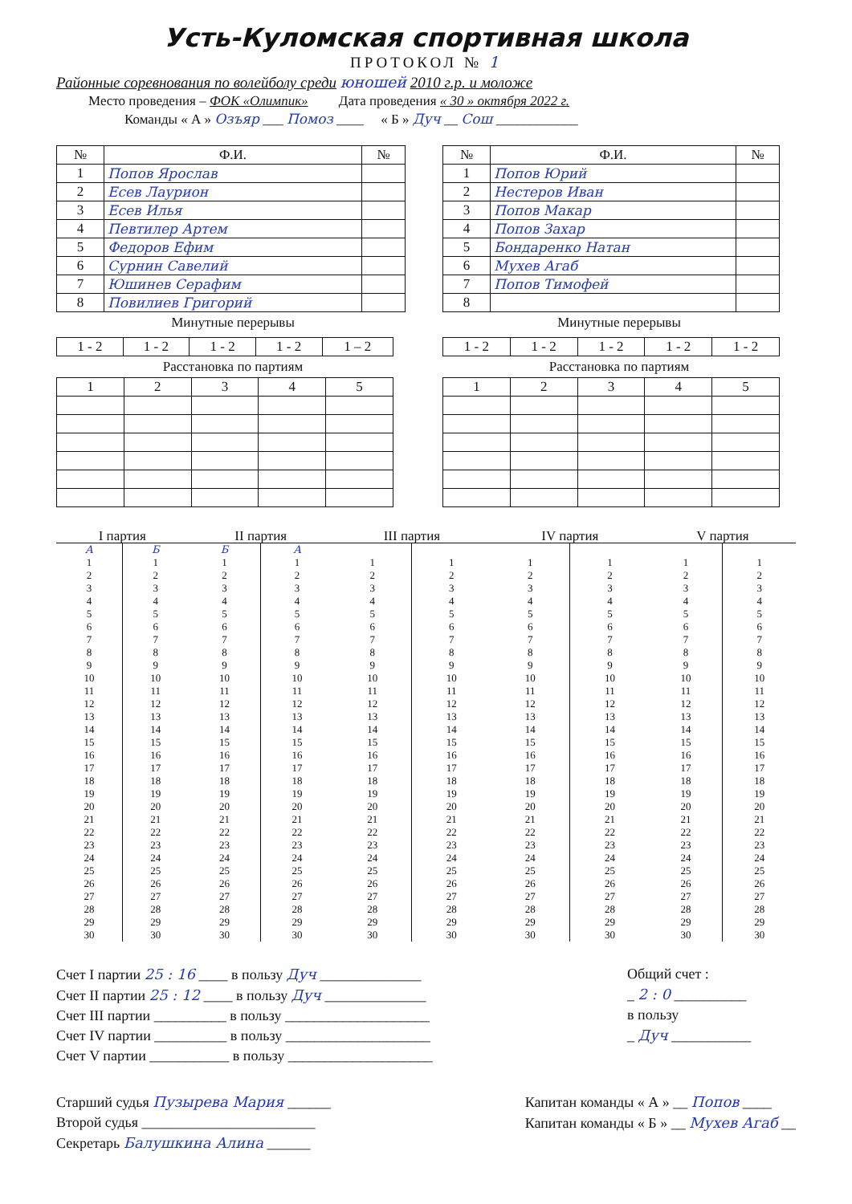Усть-Куломская спортивная школа
ПРОТОКОЛ № 1
Районные соревнования по волейболу среди юношей 2010 г.р. и моложе
Место проведения – ФОК «Олимпик» Дата проведения « 30 » октября 2022 г.
Команды « А » Озъяр ___ Помоз ____ « Б » Дуч __ Сош ____________
| № | Ф.И. | № |
| --- | --- | --- |
| 1 | Попов Ярослав | |
| 2 | Есев Лаурион | |
| 3 | Есев Илья | |
| 4 | Певтилер Артем | |
| 5 | Федоров Ефим | |
| 6 | Сурнин Савелий | |
| 7 | Юшинев Серафим | |
| 8 | Повилиев Григорий | |
Минутные перерывы
| 1 - 2 | 1 - 2 | 1 - 2 | 1 - 2 | 1 – 2 |
Расстановка по партиям
| 1 | 2 | 3 | 4 | 5 |
| № | Ф.И. | № |
| --- | --- | --- |
| 1 | Попов Юрий | |
| 2 | Нестеров Иван | |
| 3 | Попов Макар | |
| 4 | Попов Захар | |
| 5 | Бондаренко Натан | |
| 6 | Мухев Агаб | |
| 7 | Попов Тимофей | |
| 8 | | |
Минутные перерывы
| 1 - 2 | 1 - 2 | 1 - 2 | 1 - 2 | 1 - 2 |
Расстановка по партиям
| 1 | 2 | 3 | 4 | 5 |
| I партия | | | II партия | | | III партия | | | IV партия | | | V партия | |
| --- | --- | --- | --- | --- | --- | --- | --- | --- | --- | --- | --- | --- | --- |
| А | Б | | Б | А | | | | | | | | | |
| 1 | 1 | | 1 | 1 | | 1 | 1 | | 1 | 1 | | 1 | 1 |
| 2 | 2 | | 2 | 2 | | 2 | 2 | | 2 | 2 | | 2 | 2 |
| 3 | 3 | | 3 | 3 | | 3 | 3 | | 3 | 3 | | 3 | 3 |
| 4 | 4 | | 4 | 4 | | 4 | 4 | | 4 | 4 | | 4 | 4 |
| 5 | 5 | | 5 | 5 | | 5 | 5 | | 5 | 5 | | 5 | 5 |
| 6 | 6 | | 6 | 6 | | 6 | 6 | | 6 | 6 | | 6 | 6 |
| 7 | 7 | | 7 | 7 | | 7 | 7 | | 7 | 7 | | 7 | 7 |
| 8 | 8 | | 8 | 8 | | 8 | 8 | | 8 | 8 | | 8 | 8 |
| 9 | 9 | | 9 | 9 | | 9 | 9 | | 9 | 9 | | 9 | 9 |
| 10 | 10 | | 10 | 10 | | 10 | 10 | | 10 | 10 | | 10 | 10 |
| 11 | 11 | | 11 | 11 | | 11 | 11 | | 11 | 11 | | 11 | 11 |
| 12 | 12 | | 12 | 12 | | 12 | 12 | | 12 | 12 | | 12 | 12 |
| 13 | 13 | | 13 | 13 | | 13 | 13 | | 13 | 13 | | 13 | 13 |
| 14 | 14 | | 14 | 14 | | 14 | 14 | | 14 | 14 | | 14 | 14 |
| 15 | 15 | | 15 | 15 | | 15 | 15 | | 15 | 15 | | 15 | 15 |
| 16 | 16 | | 16 | 16 | | 16 | 16 | | 16 | 16 | | 16 | 16 |
| 17 | 17 | | 17 | 17 | | 17 | 17 | | 17 | 17 | | 17 | 17 |
| 18 | 18 | | 18 | 18 | | 18 | 18 | | 18 | 18 | | 18 | 18 |
| 19 | 19 | | 19 | 19 | | 19 | 19 | | 19 | 19 | | 19 | 19 |
| 20 | 20 | | 20 | 20 | | 20 | 20 | | 20 | 20 | | 20 | 20 |
| 21 | 21 | | 21 | 21 | | 21 | 21 | | 21 | 21 | | 21 | 21 |
| 22 | 22 | | 22 | 22 | | 22 | 22 | | 22 | 22 | | 22 | 22 |
| 23 | 23 | | 23 | 23 | | 23 | 23 | | 23 | 23 | | 23 | 23 |
| 24 | 24 | | 24 | 24 | | 24 | 24 | | 24 | 24 | | 24 | 24 |
| 25 | 25 | | 25 | 25 | | 25 | 25 | | 25 | 25 | | 25 | 25 |
| 26 | 26 | | 26 | 26 | | 26 | 26 | | 26 | 26 | | 26 | 26 |
| 27 | 27 | | 27 | 27 | | 27 | 27 | | 27 | 27 | | 27 | 27 |
| 28 | 28 | | 28 | 28 | | 28 | 28 | | 28 | 28 | | 28 | 28 |
| 29 | 29 | | 29 | 29 | | 29 | 29 | | 29 | 29 | | 29 | 29 |
| 30 | 30 | | 30 | 30 | | 30 | 30 | | 30 | 30 | | 30 | 30 |
Счет I партии 25 : 16 ____ в пользу Дуч ______________
Счет II партии 25 : 12 ____ в пользу Дуч ______________
Счет III партии __________ в пользу ____________________
Счет IV партии __________ в пользу ____________________
Счет V партии ___________ в пользу ____________________
Общий счет :
_ 2 : 0 __________
в пользу
_ Дуч ___________
Старший судья Пузырева Мария ______
Второй судья ________________________
Секретарь Балушкина Алина ______
Капитан команды « А » __ Попов ____
Капитан команды « Б » __ Мухев Агаб __